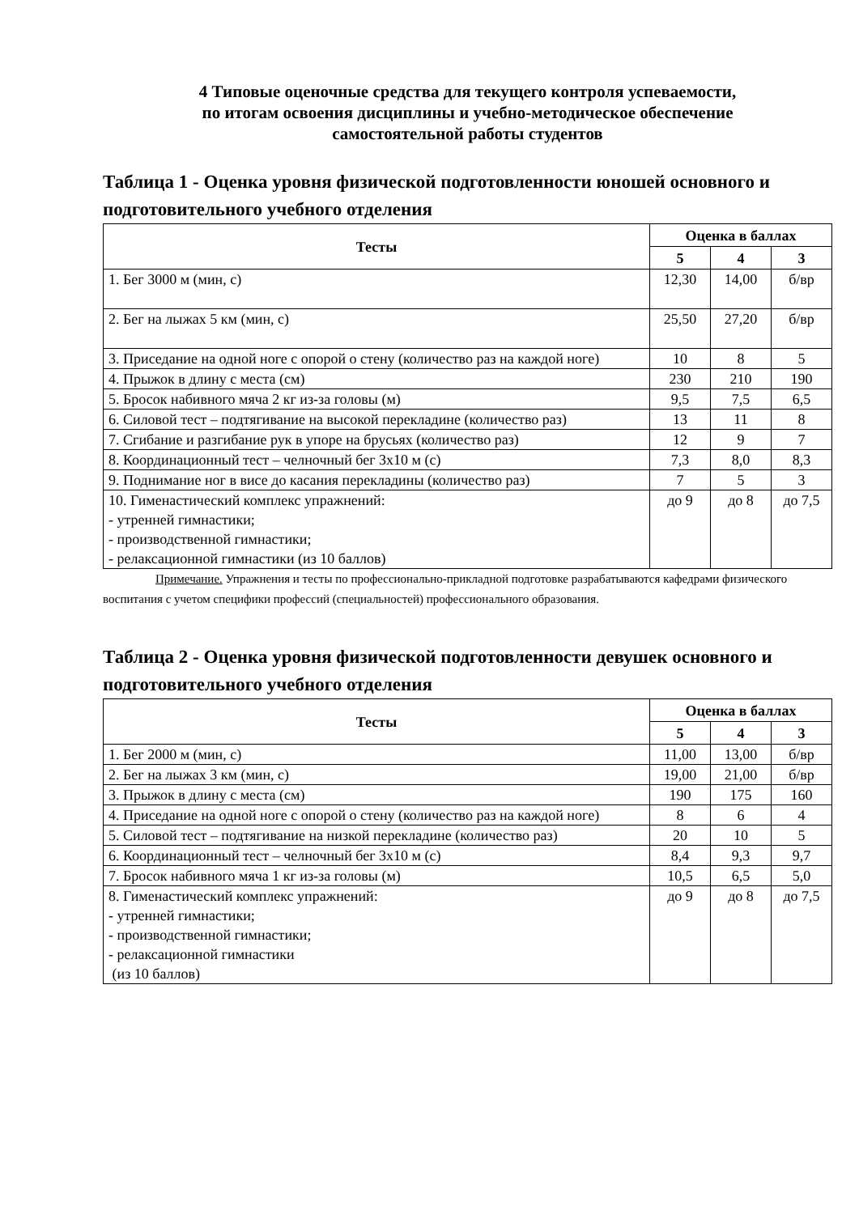4 Типовые оценочные средства для текущего контроля успеваемости,
по итогам освоения дисциплины и учебно-методическое обеспечение
самостоятельной работы студентов
Таблица 1 - Оценка уровня физической подготовленности юношей основного и подготовительного учебного отделения
| Тесты | Оценка в баллах | | |
| --- | --- | --- | --- |
| | 5 | 4 | 3 |
| 1. Бег 3000 м (мин, с) | 12,30 | 14,00 | б/вр |
| 2. Бег на лыжах 5 км (мин, с) | 25,50 | 27,20 | б/вр |
| 3. Приседание на одной ноге с опорой о стену (количество раз на каждой ноге) | 10 | 8 | 5 |
| 4. Прыжок в длину с места (см) | 230 | 210 | 190 |
| 5. Бросок набивного мяча 2 кг из-за головы (м) | 9,5 | 7,5 | 6,5 |
| 6. Силовой тест – подтягивание на высокой перекладине (количество раз) | 13 | 11 | 8 |
| 7. Сгибание и разгибание рук в упоре на брусьях (количество раз) | 12 | 9 | 7 |
| 8. Координационный тест – челночный бег 3х10 м (с) | 7,3 | 8,0 | 8,3 |
| 9. Поднимание ног в висе до касания перекладины (количество раз) | 7 | 5 | 3 |
| 10. Гименастический комплекс упражнений: - утренней гимнастики; - производственной гимнастики; - релаксационной гимнастики (из 10 баллов) | до 9 | до 8 | до 7,5 |
Примечание. Упражнения и тесты по профессионально-прикладной подготовке разрабатываются кафедрами физического воспитания с учетом специфики профессий (специальностей) профессионального образования.
Таблица 2 - Оценка уровня физической подготовленности девушек основного и подготовительного учебного отделения
| Тесты | Оценка в баллах | | |
| --- | --- | --- | --- |
| | 5 | 4 | 3 |
| 1. Бег 2000 м (мин, с) | 11,00 | 13,00 | б/вр |
| 2. Бег на лыжах 3 км (мин, с) | 19,00 | 21,00 | б/вр |
| 3. Прыжок в длину с места (см) | 190 | 175 | 160 |
| 4. Приседание на одной ноге с опорой о стену (количество раз на каждой ноге) | 8 | 6 | 4 |
| 5. Силовой тест – подтягивание на низкой перекладине (количество раз) | 20 | 10 | 5 |
| 6. Координационный тест – челночный бег 3х10 м (с) | 8,4 | 9,3 | 9,7 |
| 7. Бросок набивного мяча 1 кг из-за головы (м) | 10,5 | 6,5 | 5,0 |
| 8. Гименастический комплекс упражнений: - утренней гимнастики; - производственной гимнастики; - релаксационной гимнастики (из 10 баллов) | до 9 | до 8 | до 7,5 |